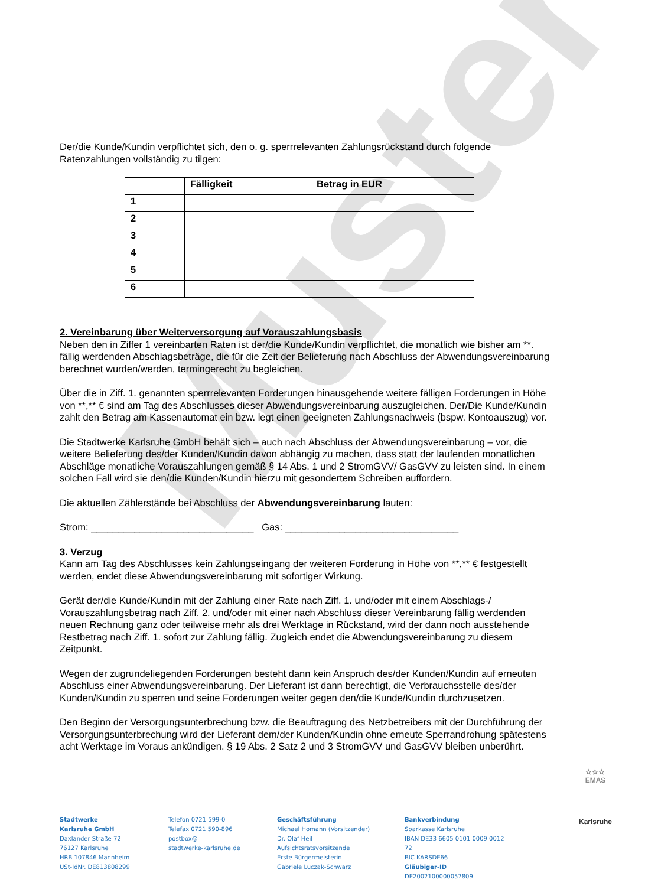Muster
Der/die Kunde/Kundin verpflichtet sich, den o. g. sperrrelevanten Zahlungsrückstand durch folgende Ratenzahlungen vollständig zu tilgen:
| | Fälligkeit | Betrag in EUR |
| --- | --- | --- |
| 1 | | |
| 2 | | |
| 3 | | |
| 4 | | |
| 5 | | |
| 6 | | |
2. Vereinbarung über Weiterversorgung auf Vorauszahlungsbasis
Neben den in Ziffer 1 vereinbarten Raten ist der/die Kunde/Kundin verpflichtet, die monatlich wie bisher am **. fällig werdenden Abschlagsbeträge, die für die Zeit der Belieferung nach Abschluss der Abwendungsvereinbarung berechnet wurden/werden, termingerecht zu begleichen.
Über die in Ziff. 1. genannten sperrrelevanten Forderungen hinausgehende weitere fälligen Forderungen in Höhe von **,** € sind am Tag des Abschlusses dieser Abwendungsvereinbarung auszugleichen. Der/Die Kunde/Kundin zahlt den Betrag am Kassenautomat ein bzw. legt einen geeigneten Zahlungsnachweis (bspw. Kontoauszug) vor.
Die Stadtwerke Karlsruhe GmbH behält sich – auch nach Abschluss der Abwendungsvereinbarung – vor, die weitere Belieferung des/der Kunden/Kundin davon abhängig zu machen, dass statt der laufenden monatlichen Abschläge monatliche Vorauszahlungen gemäß § 14 Abs. 1 und 2 StromGVV/ GasGVV zu leisten sind. In einem solchen Fall wird sie den/die Kunden/Kundin hierzu mit gesondertem Schreiben auffordern.
Die aktuellen Zählerstände bei Abschluss der Abwendungsvereinbarung lauten:
Strom: ______________________________ Gas: ________________________________
3. Verzug
Kann am Tag des Abschlusses kein Zahlungseingang der weiteren Forderung in Höhe von **,** € festgestellt werden, endet diese Abwendungsvereinbarung mit sofortiger Wirkung.
Gerät der/die Kunde/Kundin mit der Zahlung einer Rate nach Ziff. 1. und/oder mit einem Abschlags-/ Vorauszahlungsbetrag nach Ziff. 2. und/oder mit einer nach Abschluss dieser Vereinbarung fällig werdenden neuen Rechnung ganz oder teilweise mehr als drei Werktage in Rückstand, wird der dann noch ausstehende Restbetrag nach Ziff. 1. sofort zur Zahlung fällig. Zugleich endet die Abwendungsvereinbarung zu diesem Zeitpunkt.
Wegen der zugrundeliegenden Forderungen besteht dann kein Anspruch des/der Kunden/Kundin auf erneuten Abschluss einer Abwendungsvereinbarung. Der Lieferant ist dann berechtigt, die Verbrauchsstelle des/der Kunden/Kundin zu sperren und seine Forderungen weiter gegen den/die Kunde/Kundin durchzusetzen.
Den Beginn der Versorgungsunterbrechung bzw. die Beauftragung des Netzbetreibers mit der Durchführung der Versorgungsunterbrechung wird der Lieferant dem/der Kunden/Kundin ohne erneute Sperrandrohung spätestens acht Werktage im Voraus ankündigen. § 19 Abs. 2 Satz 2 und 3 StromGVV und GasGVV bleiben unberührt.
Stadtwerke
Karlsruhe GmbH
Daxlander Straße 72
76127 Karlsruhe
HRB 107846 Mannheim
USt-IdNr. DE813808299
Telefon 0721 599-0
Telefax 0721 590-896
postbox@
stadtwerke-karlsruhe.de
Geschäftsführung
Michael Homann (Vorsitzender)
Dr. Olaf Heil
Aufsichtsratsvorsitzende
Erste Bürgermeisterin
Gabriele Luczak-Schwarz
Bankverbindung
Sparkasse Karlsruhe
IBAN DE33 6605 0101 0009 0012 72
BIC KARSDE66
Gläubiger-ID
DE2002100000057809
☆☆☆
EMAS
Karlsruhe